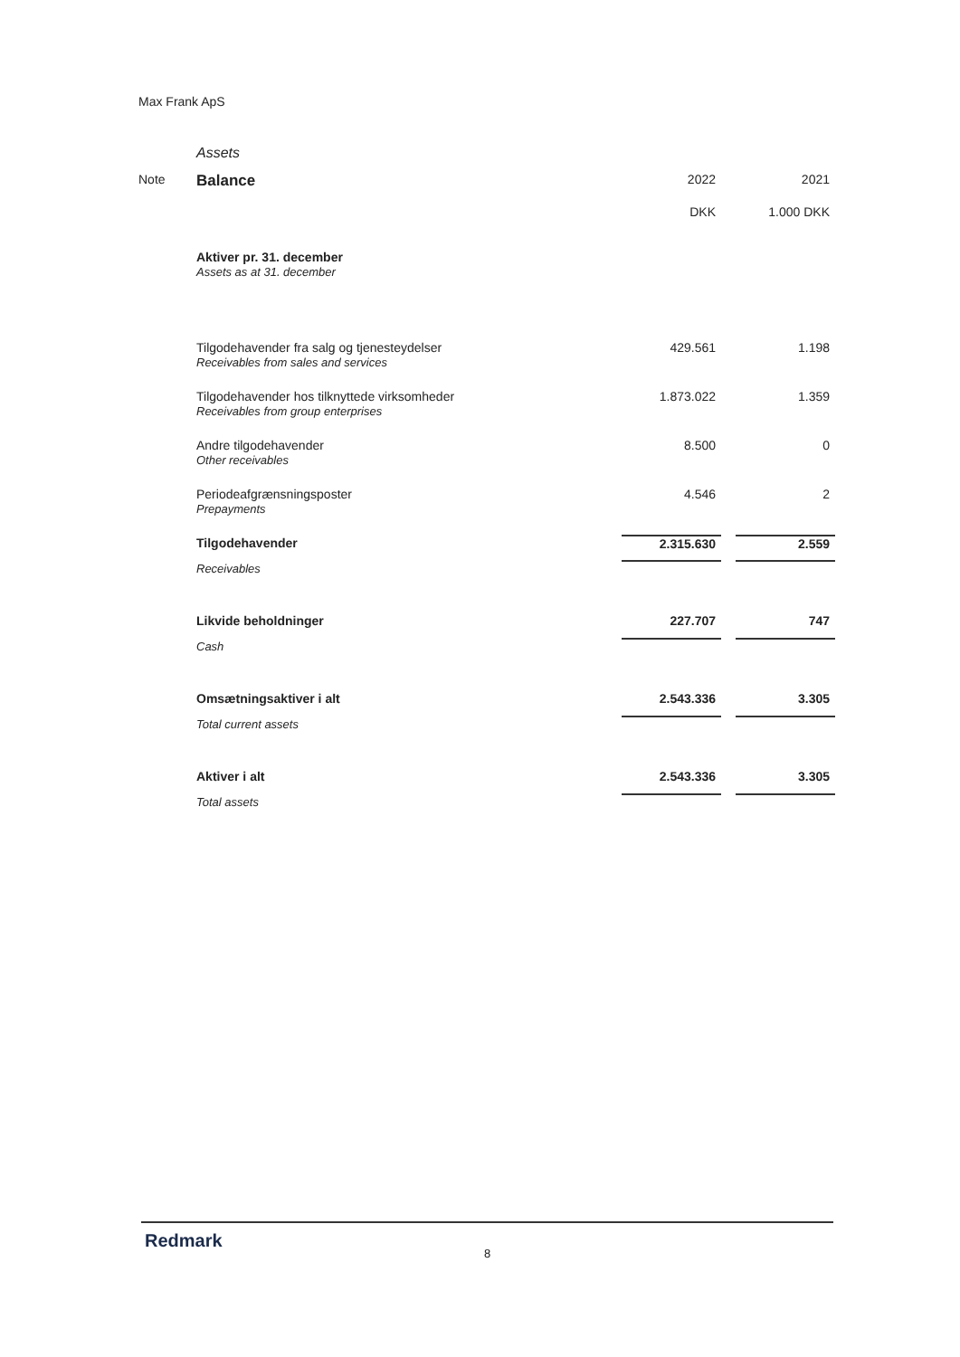Max Frank ApS
| | Assets | | | |
| Note | Balance | 2022 | | 2021 |
| | | DKK | | 1.000 DKK |
| | Aktiver pr. 31. december Assets as at 31. december | | | |
| | Tilgodehavender fra salg og tjenesteydelser Receivables from sales and services | 429.561 | | 1.198 |
| | Tilgodehavender hos tilknyttede virksomheder Receivables from group enterprises | 1.873.022 | | 1.359 |
| | Andre tilgodehavender Other receivables | 8.500 | | 0 |
| | Periodeafgrænsningsposter Prepayments | 4.546 | | 2 |
| | Tilgodehavender | 2.315.630 | | 2.559 |
| | Receivables | | | |
| | Likvide beholdninger | 227.707 | | 747 |
| | Cash | | | |
| | Omsætningsaktiver i alt | 2.543.336 | | 3.305 |
| | Total current assets | | | |
| | Aktiver i alt | 2.543.336 | | 3.305 |
| | Total assets | | | |
Redmark
8